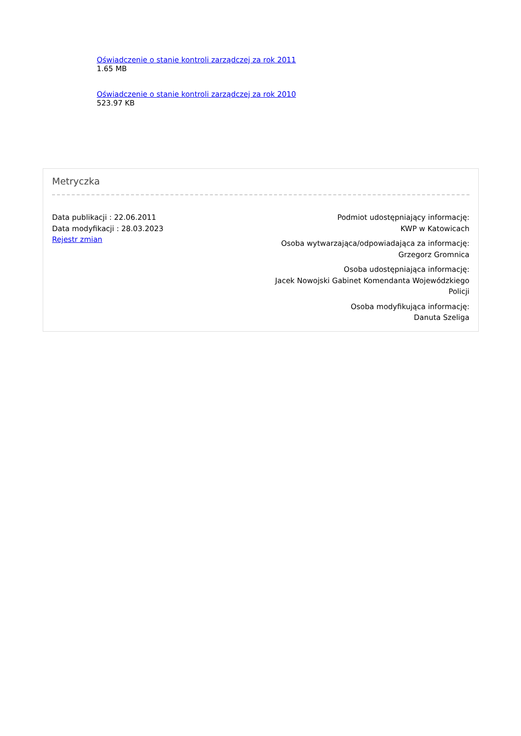Oświadczenie o stanie kontroli zarządczej za rok 2011
1.65 MB
Oświadczenie o stanie kontroli zarządczej za rok 2010
523.97 KB
Metryczka
Data publikacji : 22.06.2011
Data modyfikacji : 28.03.2023
Rejestr zmian
Podmiot udostępniający informację:
KWP w Katowicach
Osoba wytwarzająca/odpowiadająca za informację:
Grzegorz Gromnica
Osoba udostępniająca informację:
Jacek Nowojski Gabinet Komendanta Wojewódzkiego Policji
Osoba modyfikująca informację:
Danuta Szeliga